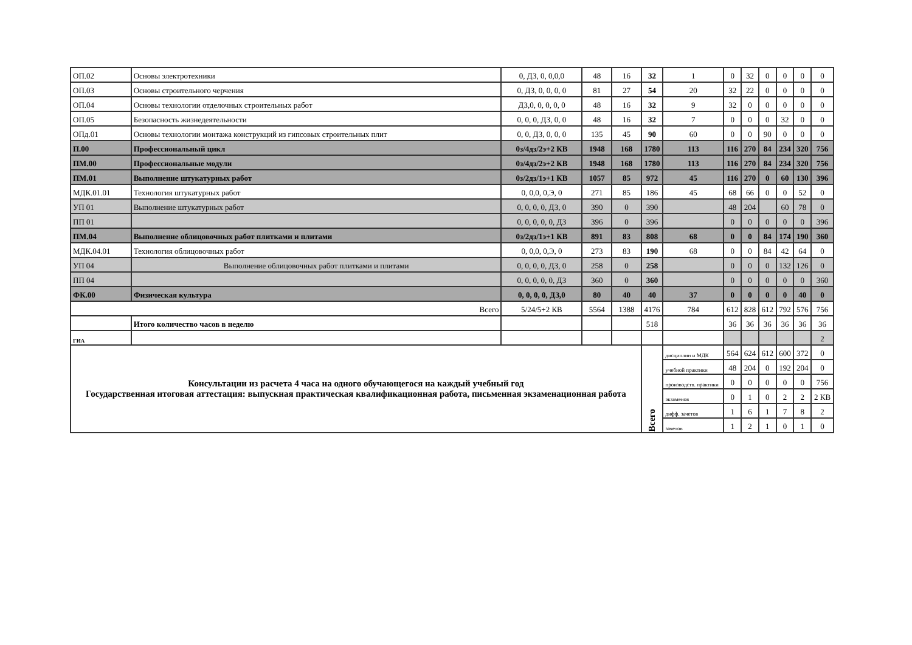| ОП.02 | Основы электротехники | 0, ДЗ, 0, 0,0,0 | 48 | 16 | 32 | 1 | 0 | 32 | 0 | 0 | 0 | 0 |
| ОП.03 | Основы строительного черчения | 0, ДЗ, 0, 0, 0, 0 | 81 | 27 | 54 | 20 | 32 | 22 | 0 | 0 | 0 | 0 |
| ОП.04 | Основы технологии отделочных строительных работ | ДЗ,0, 0, 0, 0, 0 | 48 | 16 | 32 | 9 | 32 | 0 | 0 | 0 | 0 | 0 |
| ОП.05 | Безопасность жизнедеятельности | 0, 0, 0, ДЗ, 0, 0 | 48 | 16 | 32 | 7 | 0 | 0 | 0 | 32 | 0 | 0 |
| ОПд.01 | Основы технологии монтажа конструкций из гипсовых строительных плит | 0, 0, ДЗ, 0, 0, 0 | 135 | 45 | 90 | 60 | 0 | 0 | 90 | 0 | 0 | 0 |
| П.00 | Профессиональный цикл | 0з/4дз/2э+2 КВ | 1948 | 168 | 1780 | 113 | 116 | 270 | 84 | 234 | 320 | 756 |
| ПМ.00 | Профессиональные модули | 0з/4дз/2э+2 КВ | 1948 | 168 | 1780 | 113 | 116 | 270 | 84 | 234 | 320 | 756 |
| ПМ.01 | Выполнение штукатурных работ | 0з/2дз/1э+1 КВ | 1057 | 85 | 972 | 45 | 116 | 270 | 0 | 60 | 130 | 396 |
| МДК.01.01 | Технология штукатурных работ | 0, 0,0, 0,Э, 0 | 271 | 85 | 186 | 45 | 68 | 66 | 0 | 0 | 52 | 0 |
| УП 01 | Выполнение штукатурных работ | 0, 0, 0, 0, ДЗ, 0 | 390 | 0 | 390 | | 48 | 204 | | 60 | 78 | 0 |
| ПП 01 | | 0, 0, 0, 0, 0, ДЗ | 396 | 0 | 396 | | 0 | 0 | 0 | 0 | 0 | 396 |
| ПМ.04 | Выполнение облицовочных работ плитками и плитами | 0з/2дз/1э+1 КВ | 891 | 83 | 808 | 68 | 0 | 0 | 84 | 174 | 190 | 360 |
| МДК.04.01 | Технология облицовочных работ | 0, 0,0, 0,Э, 0 | 273 | 83 | 190 | 68 | 0 | 0 | 84 | 42 | 64 | 0 |
| УП 04 | Выполнение облицовочных работ плитками и плитами | 0, 0, 0, 0, ДЗ, 0 | 258 | 0 | 258 | | 0 | 0 | 0 | 132 | 126 | 0 |
| ПП 04 | | 0, 0, 0, 0, 0, ДЗ | 360 | 0 | 360 | | 0 | 0 | 0 | 0 | 0 | 360 |
| ФК.00 | Физическая культура | 0, 0, 0, 0, ДЗ,0 | 80 | 40 | 40 | 37 | 0 | 0 | 0 | 0 | 40 | 0 |
| Всего | | 5/24/5+2 КВ | 5564 | 1388 | 4176 | 784 | 612 | 828 | 612 | 792 | 576 | 756 |
| | Итого количество часов в неделю | | | | 518 | | 36 | 36 | 36 | 36 | 36 | 36 |
| ГИА | | | | | | | | | | | | 2 |
| Консультации из расчета 4 часа на одного обучающегося на каждый учебный год Государственная итоговая аттестация: выпускная практическая квалификационная работа, письменная экзаменационная работа | | | | | Всего | дисциплин и МДК | 564 | 624 | 612 | 600 | 372 | 0 |
| | | | | | | учебной практики | 48 | 204 | 0 | 192 | 204 | 0 |
| | | | | | | производств. практики | 0 | 0 | 0 | 0 | 0 | 756 |
| | | | | | | экзаменов | 0 | 1 | 0 | 2 | 2 | 2 КВ |
| | | | | | | дифф. зачетов | 1 | 6 | 1 | 7 | 8 | 2 |
| | | | | | | зачетов | 1 | 2 | 1 | 0 | 1 | 0 |